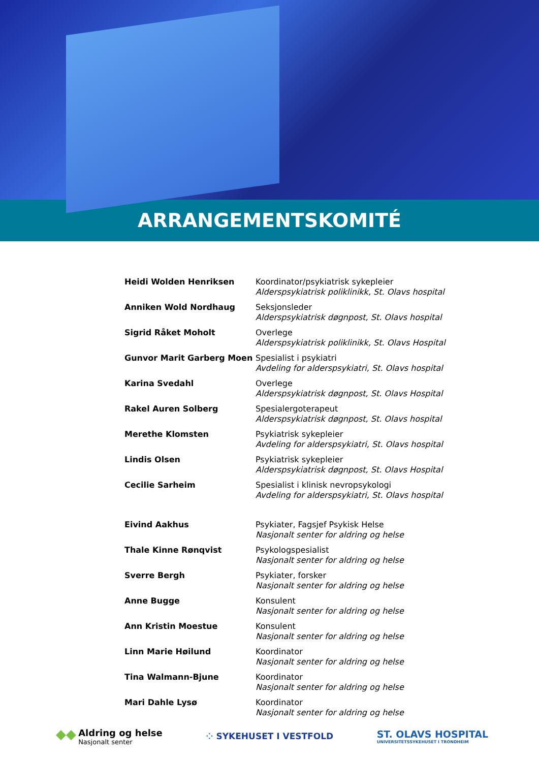ARRANGEMENTSKOMITÉ
| Heidi Wolden Henriksen | Koordinator/psykiatrisk sykepleier Alderspsykiatrisk poliklinikk, St. Olavs hospital |
| Anniken Wold Nordhaug | Seksjonsleder Alderspsykiatrisk døgnpost, St. Olavs hospital |
| Sigrid Råket Moholt | Overlege Alderspsykiatrisk poliklinikk, St. Olavs Hospital |
| Gunvor Marit Garberg Moen | Spesialist i psykiatri Avdeling for alderspsykiatri, St. Olavs hospital |
| Karina Svedahl | Overlege Alderspsykiatrisk døgnpost, St. Olavs Hospital |
| Rakel Auren Solberg | Spesialergoterapeut Alderspsykiatrisk døgnpost, St. Olavs hospital |
| Merethe Klomsten | Psykiatrisk sykepleier Avdeling for alderspsykiatri, St. Olavs hospital |
| Lindis Olsen | Psykiatrisk sykepleier Alderspsykiatrisk døgnpost, St. Olavs Hospital |
| Cecilie Sarheim | Spesialist i klinisk nevropsykologi Avdeling for alderspsykiatri, St. Olavs hospital |
| Eivind Aakhus | Psykiater, Fagsjef Psykisk Helse Nasjonalt senter for aldring og helse |
| Thale Kinne Rønqvist | Psykologspesialist Nasjonalt senter for aldring og helse |
| Sverre Bergh | Psykiater, forsker Nasjonalt senter for aldring og helse |
| Anne Bugge | Konsulent Nasjonalt senter for aldring og helse |
| Ann Kristin Moestue | Konsulent Nasjonalt senter for aldring og helse |
| Linn Marie Høilund | Koordinator Nasjonalt senter for aldring og helse |
| Tina Walmann-Bjune | Koordinator Nasjonalt senter for aldring og helse |
| Mari Dahle Lysø | Koordinator Nasjonalt senter for aldring og helse |
◆◆ Aldring og helse Nasjonalt senter
⁘ SYKEHUSET I VESTFOLD
ST. OLAVS HOSPITAL
UNIVERSITETSSYKEHUSET I TRONDHEIM